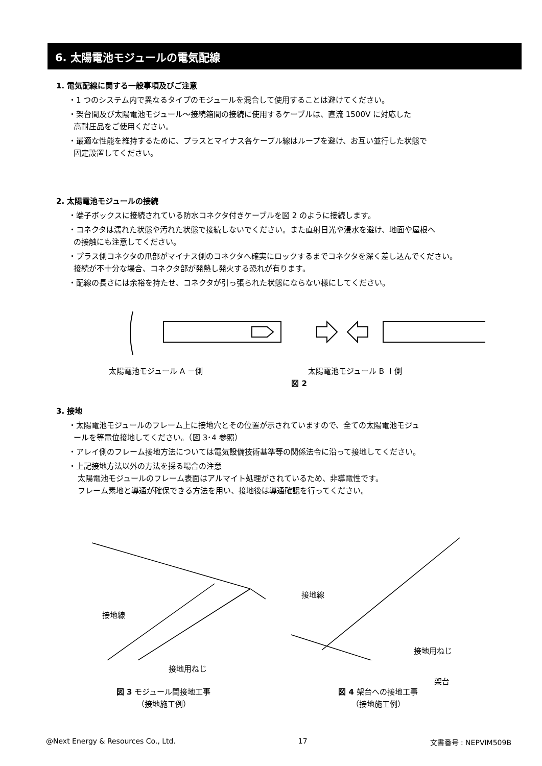6. 太陽電池モジュールの電気配線
1. 電気配線に関する一般事項及びご注意
・1 つのシステム内で異なるタイプのモジュールを混合して使用することは避けてください。
・架台間及び太陽電池モジュール～接続箱間の接続に使用するケーブルは、直流 1500V に対応した
高耐圧品をご使用ください。
・最適な性能を維持するために、プラスとマイナス各ケーブル線はループを避け、お互い並行した状態で
固定設置してください。
2. 太陽電池モジュールの接続
・端子ボックスに接続されている防水コネクタ付きケーブルを図 2 のように接続します。
・コネクタは濡れた状態や汚れた状態で接続しないでください。また直射日光や浸水を避け、地面や屋根へ
の接触にも注意してください。
・プラス側コネクタの爪部がマイナス側のコネクタへ確実にロックするまでコネクタを深く差し込んでください。
接続が不十分な場合、コネクタ部が発熱し発火する恐れが有ります。
・配線の長さには余裕を持たせ、コネクタが引っ張られた状態にならない様にしてください。
太陽電池モジュール A －側 太陽電池モジュール B ＋側
図 2
3. 接地
・太陽電池モジュールのフレーム上に接地穴とその位置が示されていますので、全ての太陽電池モジュ
ールを等電位接地してください。（図 3･4 参照）
・アレイ側のフレーム接地方法については電気設備技術基準等の関係法令に沿って接地してください。
・上記接地方法以外の方法を採る場合の注意
太陽電池モジュールのフレーム表面はアルマイト処理がされているため、非導電性です。
フレーム素地と導通が確保できる方法を用い、接地後は導通確認を行ってください。
接地線
接地用ねじ
接地線
接地用ねじ
架台
図 3 モジュール間接地工事
（接地施工例）
図 4 架台への接地工事
（接地施工例）
@Next Energy & Resources Co., Ltd. 17 文書番号 : NEPVIM509B